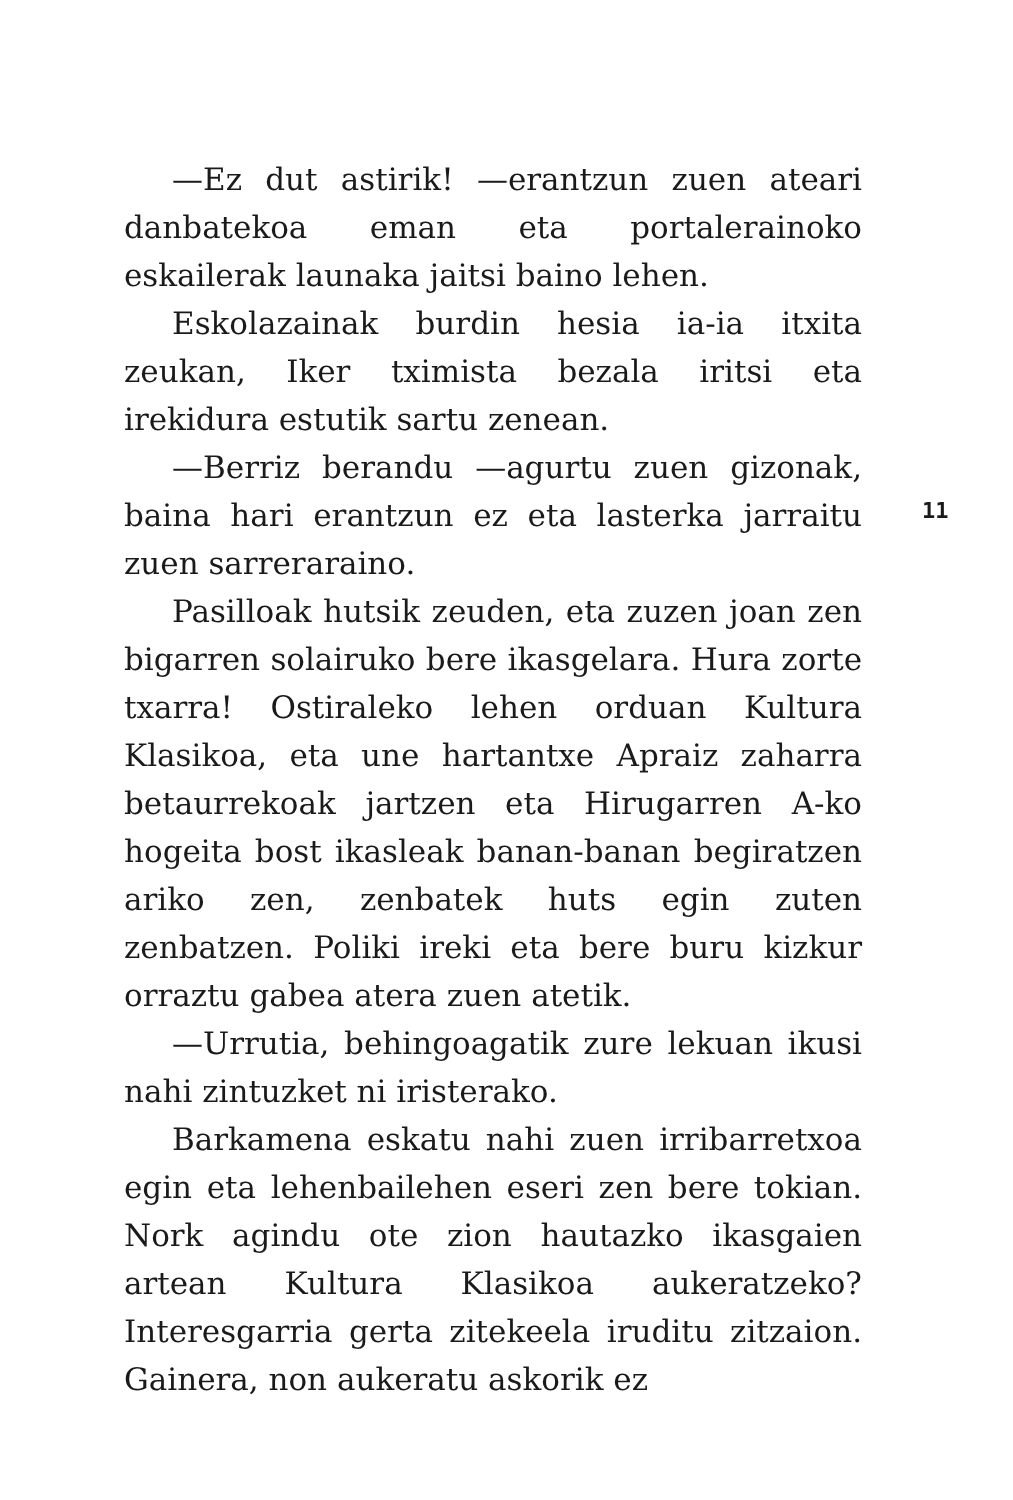—Ez dut astirik! —erantzun zuen ateari danbatekoa eman eta portalerainoko eskailerak launaka jaitsi baino lehen.
Eskolazainak burdin hesia ia-ia itxita zeukan, Iker tximista bezala iritsi eta irekidura estutik sartu zenean.
—Berriz berandu —agurtu zuen gizonak, baina hari erantzun ez eta lasterka jarraitu zuen sarreraraino.
Pasilloak hutsik zeuden, eta zuzen joan zen bigarren solairuko bere ikasgelara. Hura zorte txarra! Ostiraleko lehen orduan Kultura Klasikoa, eta une hartantxe Apraiz zaharra betaurrekoak jartzen eta Hirugarren A-ko hogeita bost ikasleak banan-banan begiratzen ariko zen, zenbatek huts egin zuten zenbatzen. Poliki ireki eta bere buru kizkur orraztu gabea atera zuen atetik.
—Urrutia, behingoagatik zure lekuan ikusi nahi zintuzket ni iristerako.
Barkamena eskatu nahi zuen irribarretxoa egin eta lehenbailehen eseri zen bere tokian. Nork agindu ote zion hautazko ikasgaien artean Kultura Klasikoa aukeratzeko? Interesgarria gerta zitekeela iruditu zitzaion. Gainera, non aukeratu askorik ez
11